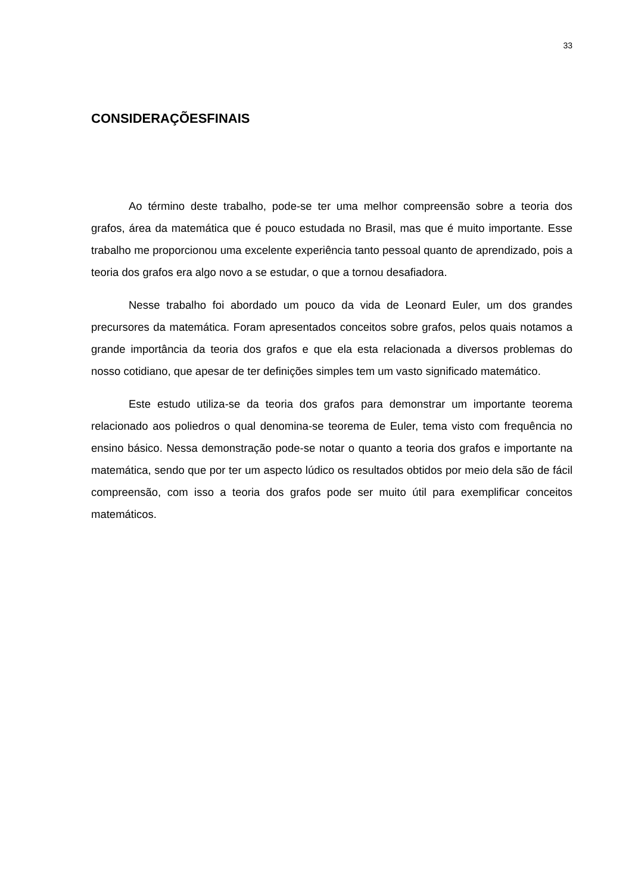33
CONSIDERAÇÕESFINAIS
Ao término deste trabalho, pode-se ter uma melhor compreensão sobre a teoria dos grafos, área da matemática que é pouco estudada no Brasil, mas que é muito importante. Esse trabalho me proporcionou uma excelente experiência tanto pessoal quanto de aprendizado, pois a teoria dos grafos era algo novo a se estudar, o que a tornou desafiadora.
Nesse trabalho foi abordado um pouco da vida de Leonard Euler, um dos grandes precursores da matemática. Foram apresentados conceitos sobre grafos, pelos quais notamos a grande importância da teoria dos grafos e que ela esta relacionada a diversos problemas do nosso cotidiano, que apesar de ter definições simples tem um vasto significado matemático.
Este estudo utiliza-se da teoria dos grafos para demonstrar um importante teorema relacionado aos poliedros o qual denomina-se teorema de Euler, tema visto com frequência no ensino básico. Nessa demonstração pode-se notar o quanto a teoria dos grafos e importante na matemática, sendo que por ter um aspecto lúdico os resultados obtidos por meio dela são de fácil compreensão, com isso a teoria dos grafos pode ser muito útil para exemplificar conceitos matemáticos.